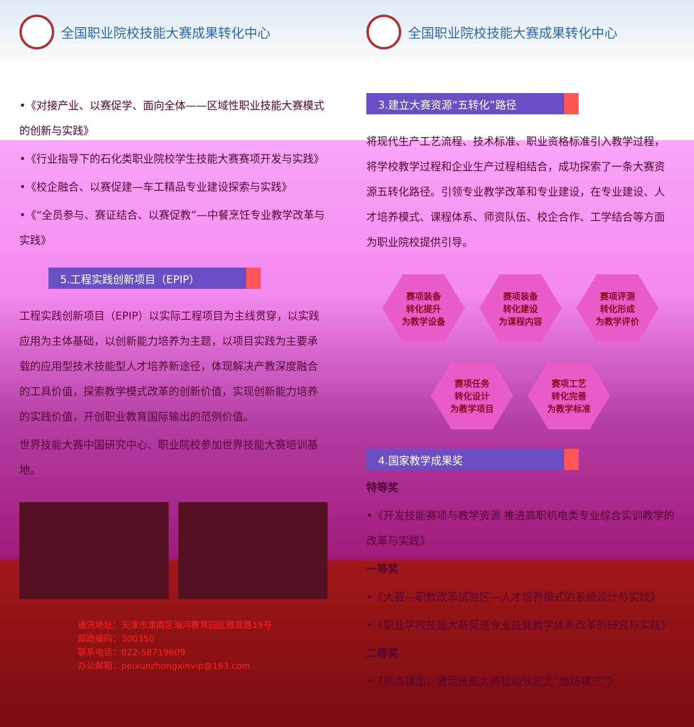全国职业院校技能大赛成果转化中心
•《对接产业、以赛促学、面向全体——区域性职业技能大赛模式的创新与实践》
•《行业指导下的石化类职业院校学生技能大赛赛项开发与实践》
•《校企融合、以赛促建—车工精品专业建设探索与实践》
•《“全员参与、赛证结合、以赛促教”—中餐烹饪专业教学改革与实践》
5.工程实践创新项目（EPIP）
工程实践创新项目（EPIP）以实际工程项目为主线贯穿，以实践应用为主体基础，以创新能力培养为主题，以项目实践为主要承载的应用型技术技能型人才培养新途径，体现解决产教深度融合的工具价值，探索教学模式改革的创新价值，实现创新能力培养的实践价值，开创职业教育国际输出的范例价值。
世界技能大赛中国研究中心、职业院校参加世界技能大赛培训基地。
通讯地址：天津市津南区海河教育园区雅观路19号
邮政编码：300350
联系电话：022-58719609
办公邮箱：peixunzhongxinvip@163.com
全国职业院校技能大赛成果转化中心
3.建立大赛资源“五转化”路径
将现代生产工艺流程、技术标准、职业资格标准引入教学过程，将学校教学过程和企业生产过程相结合，成功探索了一条大赛资源五转化路径。引领专业教学改革和专业建设，在专业建设、人才培养模式、课程体系、师资队伍、校企合作、工学结合等方面为职业院校提供引导。
赛项装备
转化提升
为教学设备
赛项装备
转化建设
为课程内容
赛项评测
转化形成
为教学评价
赛项任务
转化设计
为教学项目
赛项工艺
转化完善
为教学标准
4.国家教学成果奖
特等奖
•《开发技能赛项与教学资源 推进高职机电类专业综合实训教学的改革与实践》
一等奖
•《大赛—职教改革试验区—人才培养模式的系统设计与实践》
•《职业学校技能大赛促进专业技能教学体系改革的研究与实践》
二等奖
•《抓点铺面，激活技能大赛拉动效应之“潍坊模式”》